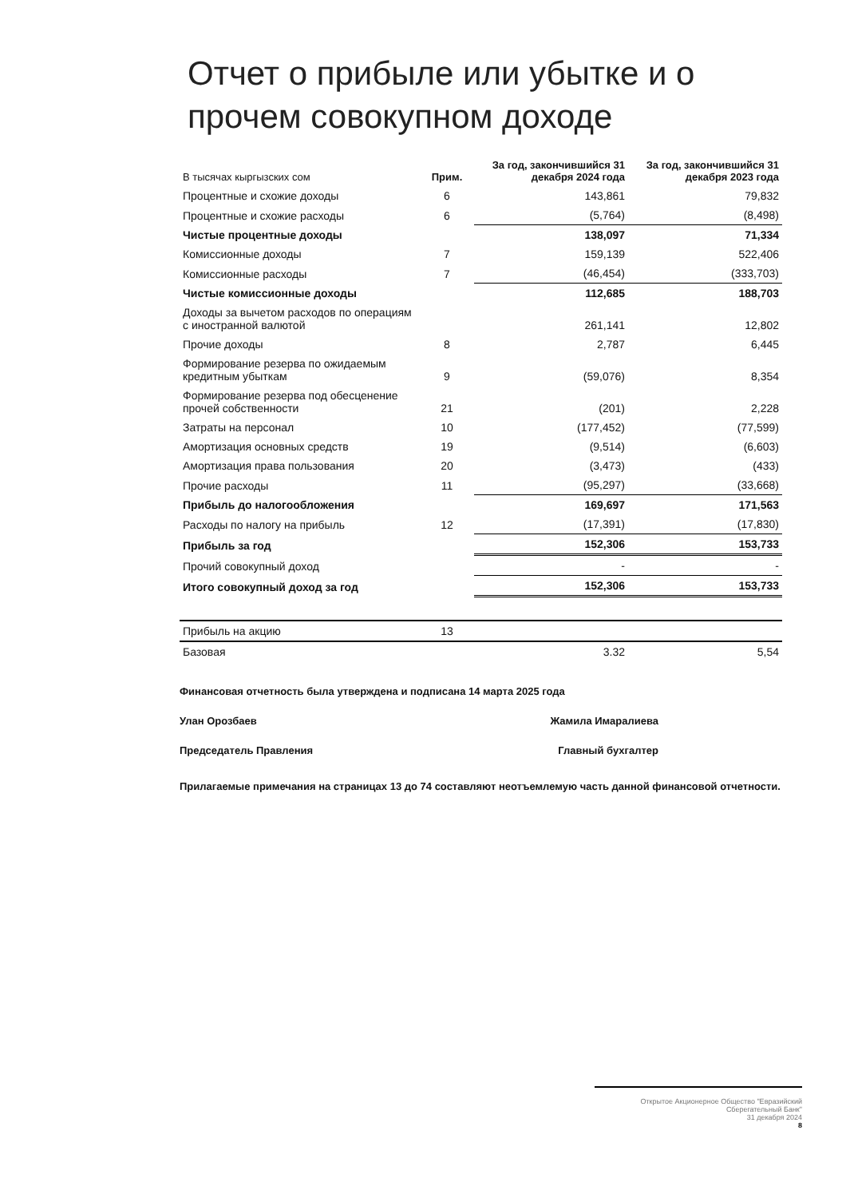Отчет о прибыле или убытке и о прочем совокупном доходе
| В тысячах кыргызских сом | Прим. | За год, закончившийся 31 декабря 2024 года | За год, закончившийся 31 декабря 2023 года |
| --- | --- | --- | --- |
| Процентные и схожие доходы | 6 | 143,861 | 79,832 |
| Процентные и схожие расходы | 6 | (5,764) | (8,498) |
| Чистые процентные доходы | | 138,097 | 71,334 |
| Комиссионные доходы | 7 | 159,139 | 522,406 |
| Комиссионные расходы | 7 | (46,454) | (333,703) |
| Чистые комиссионные доходы | | 112,685 | 188,703 |
| Доходы за вычетом расходов по операциям с иностранной валютой | | 261,141 | 12,802 |
| Прочие доходы | 8 | 2,787 | 6,445 |
| Формирование резерва по ожидаемым кредитным убыткам | 9 | (59,076) | 8,354 |
| Формирование резерва под обесценение прочей собственности | 21 | (201) | 2,228 |
| Затраты на персонал | 10 | (177,452) | (77,599) |
| Амортизация основных средств | 19 | (9,514) | (6,603) |
| Амортизация права пользования | 20 | (3,473) | (433) |
| Прочие расходы | 11 | (95,297) | (33,668) |
| Прибыль до налогообложения | | 169,697 | 171,563 |
| Расходы по налогу на прибыль | 12 | (17,391) | (17,830) |
| Прибыль за год | | 152,306 | 153,733 |
| Прочий совокупный доход | | - | - |
| Итого совокупный доход за год | | 152,306 | 153,733 |
| Прибыль на акцию | 13 | | |
| Базовая | | 3.32 | 5,54 |
Финансовая отчетность была утверждена и подписана 14 марта 2025 года
Улан Орозбаев Жамила Имаралиева
Председатель Правления Главный бухгалтер
Прилагаемые примечания на страницах 13 до 74 составляют неотъемлемую часть данной финансовой отчетности.
Открытое Акционерное Общество "Евразийский Сберегательный Банк"
31 декабря 2024
8